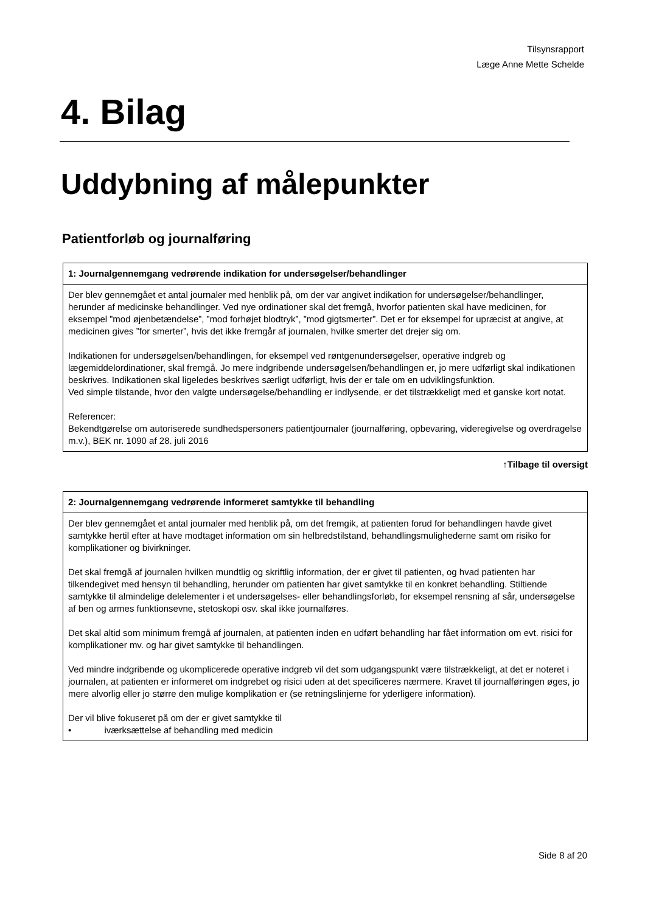Tilsynsrapport
Læge Anne Mette Schelde
4. Bilag
Uddybning af målepunkter
Patientforløb og journalføring
| 1: Journalgennemgang vedrørende indikation for undersøgelser/behandlinger |
| --- |
| Der blev gennemgået et antal journaler med henblik på, om der var angivet indikation for undersøgelser/behandlinger, herunder af medicinske behandlinger. Ved nye ordinationer skal det fremgå, hvorfor patienten skal have medicinen, for eksempel ”mod øjenbetændelse”, ”mod forhøjet blodtryk”, ”mod gigtsmerter”. Det er for eksempel for upræcist at angive, at medicinen gives ”for smerter”, hvis det ikke fremgår af journalen, hvilke smerter det drejer sig om. Indikationen for undersøgelsen/behandlingen, for eksempel ved røntgenundersøgelser, operative indgreb og lægemiddelordinationer, skal fremgå. Jo mere indgribende undersøgelsen/behandlingen er, jo mere udførligt skal indikationen beskrives. Indikationen skal ligeledes beskrives særligt udførligt, hvis der er tale om en udviklingsfunktion. Ved simple tilstande, hvor den valgte undersøgelse/behandling er indlysende, er det tilstrækkeligt med et ganske kort notat. Referencer: Bekendtgørelse om autoriserede sundhedspersoners patientjournaler (journalføring, opbevaring, videregivelse og overdragelse m.v.), BEK nr. 1090 af 28. juli 2016 |
↑Tilbage til oversigt
| 2: Journalgennemgang vedrørende informeret samtykke til behandling |
| --- |
| Der blev gennemgået et antal journaler med henblik på, om det fremgik, at patienten forud for behandlingen havde givet samtykke hertil efter at have modtaget information om sin helbredstilstand, behandlingsmulighederne samt om risiko for komplikationer og bivirkninger. Det skal fremgå af journalen hvilken mundtlig og skriftlig information, der er givet til patienten, og hvad patienten har tilkendegivet med hensyn til behandling, herunder om patienten har givet samtykke til en konkret behandling. Stiltiende samtykke til almindelige delelementer i et undersøgelses- eller behandlingsforløb, for eksempel rensning af sår, undersøgelse af ben og armes funktionsevne, stetoskopi osv. skal ikke journalføres. Det skal altid som minimum fremgå af journalen, at patienten inden en udført behandling har fået information om evt. risici for komplikationer mv. og har givet samtykke til behandlingen. Ved mindre indgribende og ukomplicerede operative indgreb vil det som udgangspunkt være tilstrækkeligt, at det er noteret i journalen, at patienten er informeret om indgrebet og risici uden at det specificeres nærmere. Kravet til journalføringen øges, jo mere alvorlig eller jo større den mulige komplikation er (se retningslinjerne for yderligere information). Der vil blive fokuseret på om der er givet samtykke til • iværksættelse af behandling med medicin |
Side 8 af 20